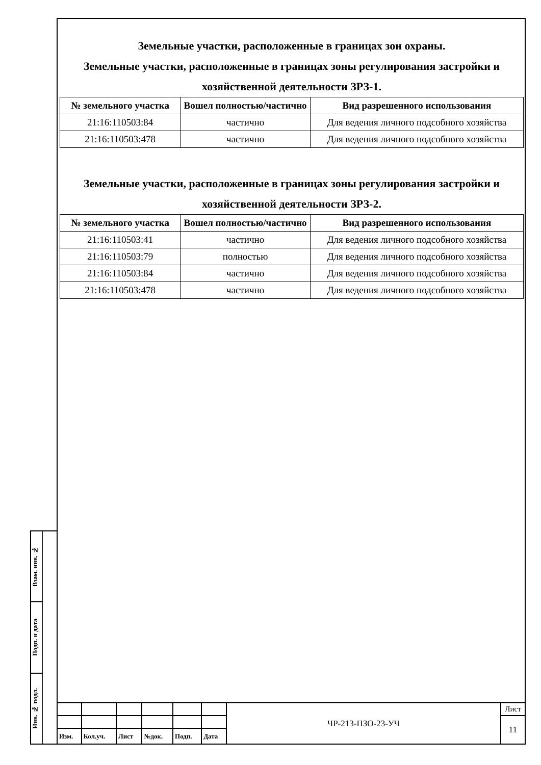Земельные участки, расположенные в границах зон охраны.
Земельные участки, расположенные в границах зоны регулирования застройки и хозяйственной деятельности ЗРЗ-1.
| № земельного участка | Вошел полностью/частично | Вид разрешенного использования |
| --- | --- | --- |
| 21:16:110503:84 | частично | Для ведения личного подсобного хозяйства |
| 21:16:110503:478 | частично | Для ведения личного подсобного хозяйства |
Земельные участки, расположенные в границах зоны регулирования застройки и хозяйственной деятельности ЗРЗ-2.
| № земельного участка | Вошел полностью/частично | Вид разрешенного использования |
| --- | --- | --- |
| 21:16:110503:41 | частично | Для ведения личного подсобного хозяйства |
| 21:16:110503:79 | полностью | Для ведения личного подсобного хозяйства |
| 21:16:110503:84 | частично | Для ведения личного подсобного хозяйства |
| 21:16:110503:478 | частично | Для ведения личного подсобного хозяйства |
Взам. инв. №
Подп. и дата
Инв. № подл.
| | | | | | | ЧР-213-ПЗО-23-УЧ | Лист |
| | | | | | | | 11 |
| Изм. | Кол.уч. | Лист | №док. | Подп. | Дата | | |